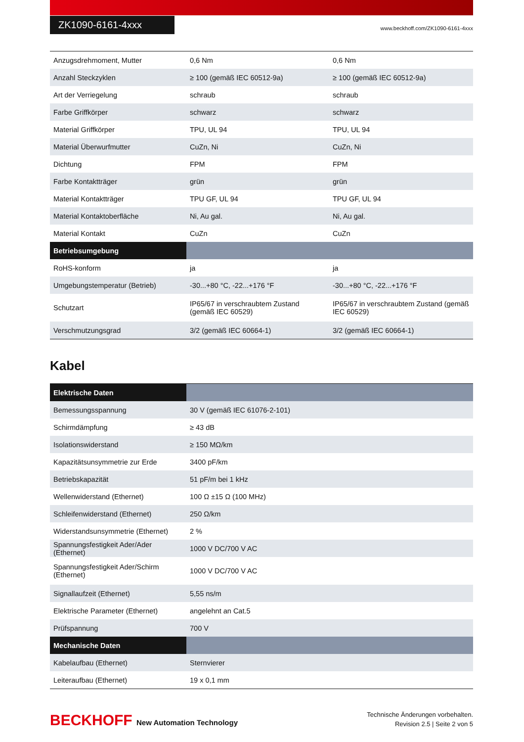ZK1090-6161-4xxx
www.beckhoff.com/ZK1090-6161-4xxx
| Anzugsdrehmoment, Mutter | 0,6 Nm | 0,6 Nm |
| Anzahl Steckzyklen | ≥ 100 (gemäß IEC 60512-9a) | ≥ 100 (gemäß IEC 60512-9a) |
| Art der Verriegelung | schraub | schraub |
| Farbe Griffkörper | schwarz | schwarz |
| Material Griffkörper | TPU, UL 94 | TPU, UL 94 |
| Material Überwurfmutter | CuZn, Ni | CuZn, Ni |
| Dichtung | FPM | FPM |
| Farbe Kontaktträger | grün | grün |
| Material Kontaktträger | TPU GF, UL 94 | TPU GF, UL 94 |
| Material Kontaktoberfläche | Ni, Au gal. | Ni, Au gal. |
| Material Kontakt | CuZn | CuZn |
| Betriebsumgebung | | |
| RoHS-konform | ja | ja |
| Umgebungstemperatur (Betrieb) | -30...+80 °C, -22...+176 °F | -30...+80 °C, -22...+176 °F |
| Schutzart | IP65/67 in verschraubtem Zustand (gemäß IEC 60529) | IP65/67 in verschraubtem Zustand (gemäß IEC 60529) |
| Verschmutzungsgrad | 3/2 (gemäß IEC 60664-1) | 3/2 (gemäß IEC 60664-1) |
Kabel
| Elektrische Daten | |
| Bemessungsspannung | 30 V (gemäß IEC 61076-2-101) |
| Schirmdämpfung | ≥ 43 dB |
| Isolationswiderstand | ≥ 150 MΩ/km |
| Kapazitätsunsymmetrie zur Erde | 3400 pF/km |
| Betriebskapazität | 51 pF/m bei 1 kHz |
| Wellenwiderstand (Ethernet) | 100 Ω ±15 Ω (100 MHz) |
| Schleifenwiderstand (Ethernet) | 250 Ω/km |
| Widerstandsunsymmetrie (Ethernet) | 2 % |
| Spannungsfestigkeit Ader/Ader (Ethernet) | 1000 V DC/700 V AC |
| Spannungsfestigkeit Ader/Schirm (Ethernet) | 1000 V DC/700 V AC |
| Signallaufzeit (Ethernet) | 5,55 ns/m |
| Elektrische Parameter (Ethernet) | angelehnt an Cat.5 |
| Prüfspannung | 700 V |
| Mechanische Daten | |
| Kabelaufbau (Ethernet) | Sternvierer |
| Leiteraufbau (Ethernet) | 19 x 0,1 mm |
BECKHOFF New Automation Technology
Technische Änderungen vorbehalten.
Revision 2.5 | Seite 2 von 5